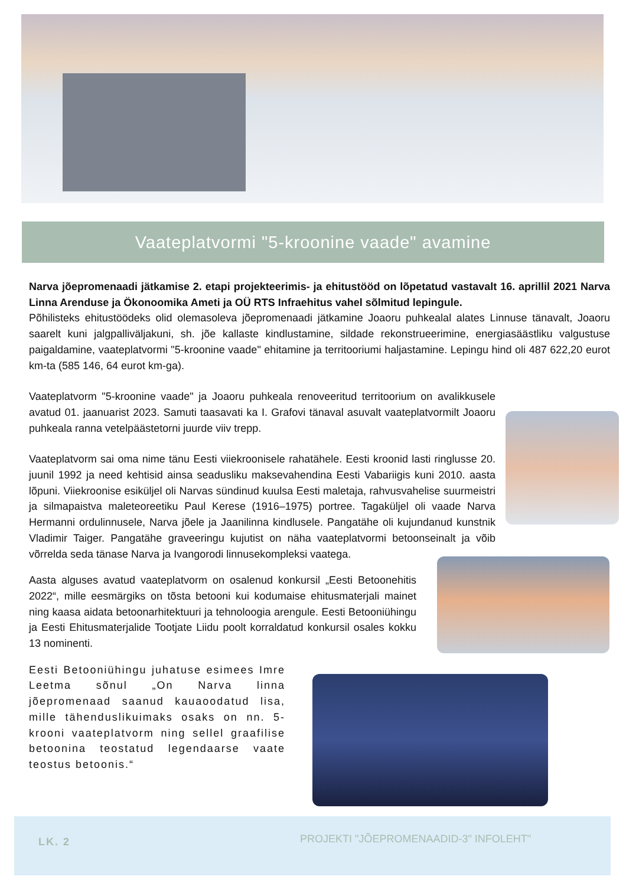Vaateplatvormi "5-kroonine vaade" avamine
Narva jõepromenaadi jätkamise 2. etapi projekteerimis- ja ehitustööd on lõpetatud vastavalt 16. aprillil 2021 Narva Linna Arenduse ja Ökonoomika Ameti ja OÜ RTS Infraehitus vahel sõlmitud lepingule.
Põhilisteks ehitustöödeks olid olemasoleva jõepromenaadi jätkamine Joaoru puhkealal alates Linnuse tänavalt, Joaoru saarelt kuni jalgpalliväljakuni, sh. jõe kallaste kindlustamine, sildade rekonstrueerimine, energiasäästliku valgustuse paigaldamine, vaateplatvormi "5-kroonine vaade" ehitamine ja territooriumi haljastamine. Lepingu hind oli 487 622,20 eurot km-ta (585 146, 64 eurot km-ga).
Vaateplatvorm "5-kroonine vaade" ja Joaoru puhkeala renoveeritud territoorium on avalikkusele avatud 01. jaanuarist 2023. Samuti taasavati ka I. Grafovi tänaval asuvalt vaateplatvormilt Joaoru puhkeala ranna vetelpäästetorni juurde viiv trepp.
Vaateplatvorm sai oma nime tänu Eesti viiekroonisele rahatähele. Eesti kroonid lasti ringlusse 20. juunil 1992 ja need kehtisid ainsa seadusliku maksevahendina Eesti Vabariigis kuni 2010. aasta lõpuni. Viiekroonise esiküljel oli Narvas sündinud kuulsa Eesti maletaja, rahvusvahelise suurmeistri ja silmapaistva maleteoreetiku Paul Kerese (1916–1975) portree. Tagaküljel oli vaade Narva Hermanni ordulinnusele, Narva jõele ja Jaanilinna kindlusele. Pangatähe oli kujundanud kunstnik Vladimir Taiger. Pangatähe graveeringu kujutist on näha vaateplatvormi betoonseinalt ja võib võrrelda seda tänase Narva ja Ivangorodi linnusekompleksi vaatega.
Aasta alguses avatud vaateplatvorm on osalenud konkursil „Eesti Betoonehitis 2022“, mille eesmärgiks on tõsta betooni kui kodumaise ehitusmaterjali mainet ning kaasa aidata betoonarhitektuuri ja tehnoloogia arengule. Eesti Betooniühingu ja Eesti Ehitusmaterjalide Tootjate Liidu poolt korraldatud konkursil osales kokku 13 nominenti.
Eesti Betooniühingu juhatuse esimees Imre Leetma sõnul „On Narva linna jõepromenaad saanud kauaoodatud lisa, mille tähenduslikuimaks osaks on nn. 5-krooni vaateplatvorm ning sellel graafilise betoonina teostatud legendaarse vaate teostus betoonis.“
LK. 2
PROJEKTI "JÕEPROMENAADID-3" INFOLEHT"